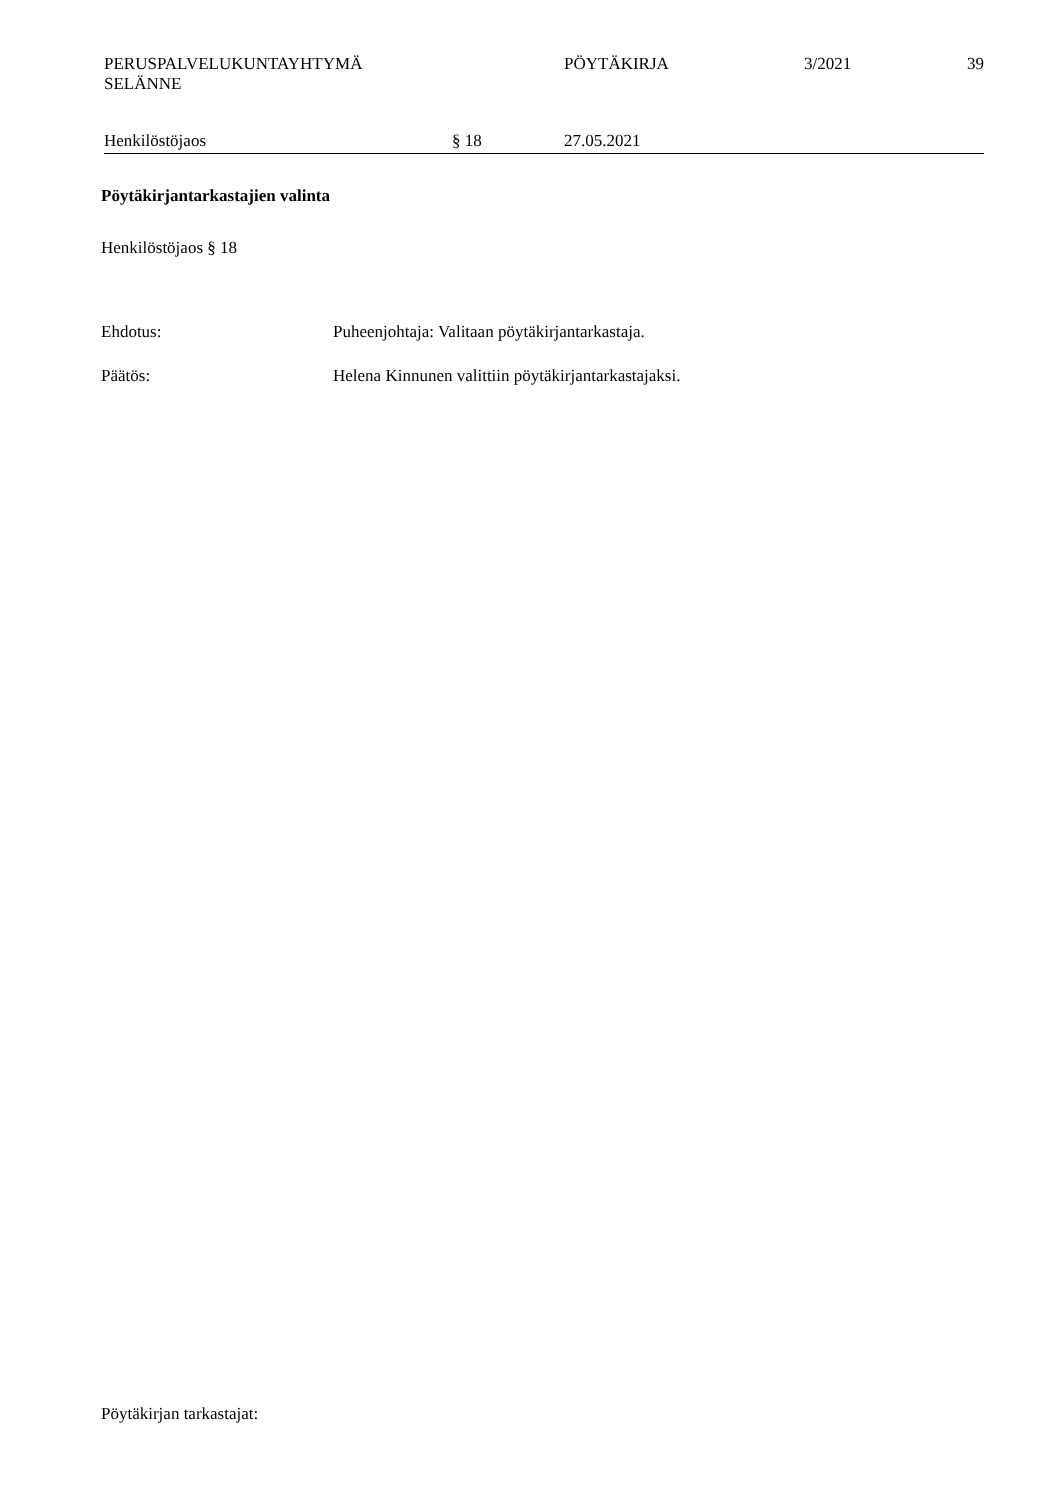PERUSPALVELUKUNTAYHTYMÄ
SELÄNNE
PÖYTÄKIRJA 3/2021 39
Henkilöstöjaos § 18 27.05.2021
Pöytäkirjantarkastajien valinta
Henkilöstöjaos § 18
Ehdotus: Puheenjohtaja: Valitaan pöytäkirjantarkastaja.
Päätös: Helena Kinnunen valittiin pöytäkirjantarkastajaksi.
Pöytäkirjan tarkastajat: